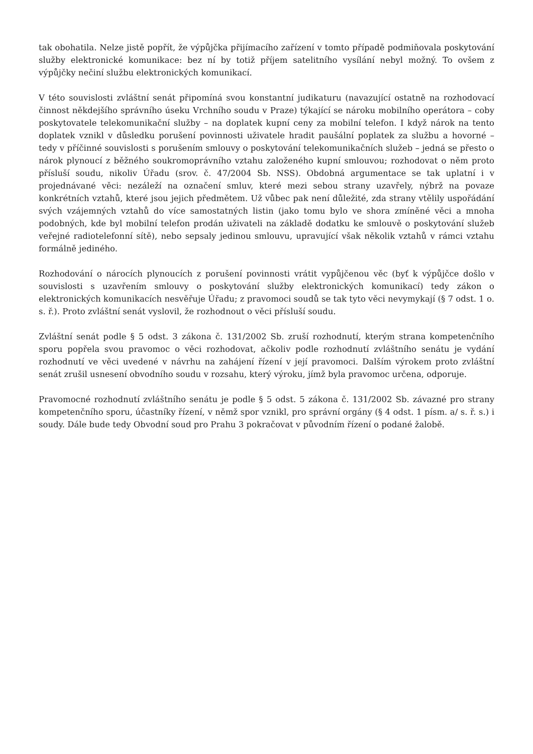tak obohatila. Nelze jistě popřít, že výpůjčka přijímacího zařízení v tomto případě podmiňovala poskytování služby elektronické komunikace: bez ní by totiž příjem satelitního vysílání nebyl možný. To ovšem z výpůjčky nečiní službu elektronických komunikací.
V této souvislosti zvláštní senát připomíná svou konstantní judikaturu (navazující ostatně na rozhodovací činnost někdejšího správního úseku Vrchního soudu v Praze) týkající se nároku mobilního operátora – coby poskytovatele telekomunikační služby – na doplatek kupní ceny za mobilní telefon. I když nárok na tento doplatek vznikl v důsledku porušení povinnosti uživatele hradit paušální poplatek za službu a hovorné – tedy v příčinné souvislosti s porušením smlouvy o poskytování telekomunikačních služeb – jedná se přesto o nárok plynoucí z běžného soukromoprávního vztahu založeného kupní smlouvou; rozhodovat o něm proto přísluší soudu, nikoliv Úřadu (srov. č. 47/2004 Sb. NSS). Obdobná argumentace se tak uplatní i v projednávané věci: nezáleží na označení smluv, které mezi sebou strany uzavřely, nýbrž na povaze konkrétních vztahů, které jsou jejich předmětem. Už vůbec pak není důležité, zda strany vtělily uspořádání svých vzájemných vztahů do více samostatných listin (jako tomu bylo ve shora zmíněné věci a mnoha podobných, kde byl mobilní telefon prodán uživateli na základě dodatku ke smlouvě o poskytování služeb veřejné radiotelefonní sítě), nebo sepsaly jedinou smlouvu, upravující však několik vztahů v rámci vztahu formálně jediného.
Rozhodování o nárocích plynoucích z porušení povinnosti vrátit vypůjčenou věc (byť k výpůjčce došlo v souvislosti s uzavřením smlouvy o poskytování služby elektronických komunikací) tedy zákon o elektronických komunikacích nesvěřuje Úřadu; z pravomoci soudů se tak tyto věci nevymykají (§ 7 odst. 1 o. s. ř.). Proto zvláštní senát vyslovil, že rozhodnout o věci přísluší soudu.
Zvláštní senát podle § 5 odst. 3 zákona č. 131/2002 Sb. zruší rozhodnutí, kterým strana kompetenčního sporu popřela svou pravomoc o věci rozhodovat, ačkoliv podle rozhodnutí zvláštního senátu je vydání rozhodnutí ve věci uvedené v návrhu na zahájení řízení v její pravomoci. Dalším výrokem proto zvláštní senát zrušil usnesení obvodního soudu v rozsahu, který výroku, jímž byla pravomoc určena, odporuje.
Pravomocné rozhodnutí zvláštního senátu je podle § 5 odst. 5 zákona č. 131/2002 Sb. závazné pro strany kompetenčního sporu, účastníky řízení, v němž spor vznikl, pro správní orgány (§ 4 odst. 1 písm. a/ s. ř. s.) i soudy. Dále bude tedy Obvodní soud pro Prahu 3 pokračovat v původním řízení o podané žalobě.